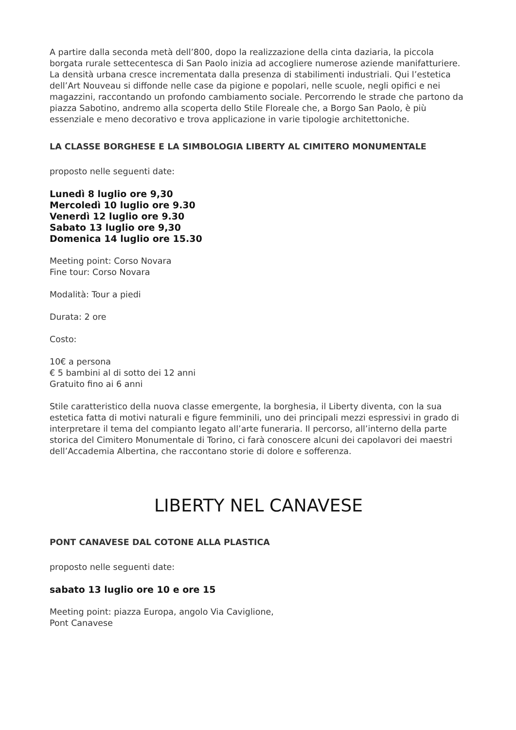A partire dalla seconda metà dell’800, dopo la realizzazione della cinta daziaria, la piccola borgata rurale settecentesca di San Paolo inizia ad accogliere numerose aziende manifatturiere. La densità urbana cresce incrementata dalla presenza di stabilimenti industriali. Qui l’estetica dell’Art Nouveau si diffonde nelle case da pigione e popolari, nelle scuole, negli opifici e nei magazzini, raccontando un profondo cambiamento sociale. Percorrendo le strade che partono da piazza Sabotino, andremo alla scoperta dello Stile Floreale che, a Borgo San Paolo, è più essenziale e meno decorativo e trova applicazione in varie tipologie architettoniche.
LA CLASSE BORGHESE E LA SIMBOLOGIA LIBERTY AL CIMITERO MONUMENTALE
proposto nelle seguenti date:
Lunedì 8 luglio ore 9,30
Mercoledì 10 luglio ore 9.30
Venerdì 12 luglio ore 9.30
Sabato 13 luglio ore 9,30
Domenica 14 luglio ore 15.30
Meeting point: Corso Novara
Fine tour: Corso Novara
Modalità: Tour a piedi
Durata: 2 ore
Costo:
10€ a persona
€ 5 bambini al di sotto dei 12 anni
Gratuito fino ai 6 anni
Stile caratteristico della nuova classe emergente, la borghesia, il Liberty diventa, con la sua estetica fatta di motivi naturali e figure femminili, uno dei principali mezzi espressivi in grado di interpretare il tema del compianto legato all’arte funeraria. Il percorso, all’interno della parte storica del Cimitero Monumentale di Torino, ci farà conoscere alcuni dei capolavori dei maestri dell’Accademia Albertina, che raccontano storie di dolore e sofferenza.
LIBERTY NEL CANAVESE
PONT CANAVESE DAL COTONE ALLA PLASTICA
proposto nelle seguenti date:
sabato 13 luglio ore 10 e ore 15
Meeting point: piazza Europa, angolo Via Caviglione,
Pont Canavese